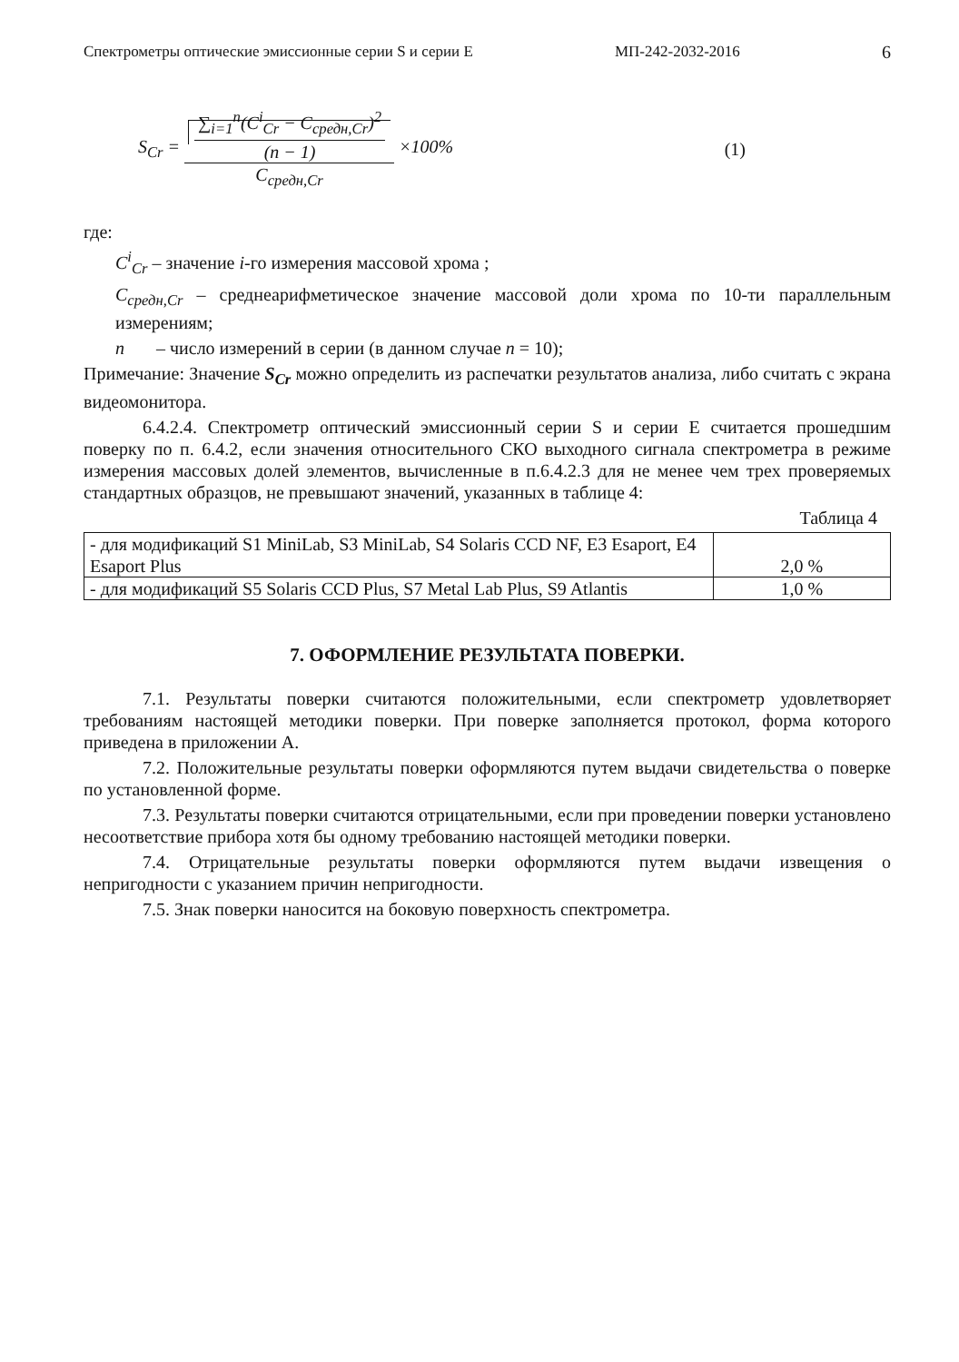Спектрометры оптические эмиссионные серии S и серии E МП-242-2032-2016 6
S<sub>Cr</sub> = ∑<sub>i=1</sub><sup>n</sup>(C<sup>i</sup><sub>Cr</sub> − C<sub>средн,Cr</sub>)<sup>2</sup> (n − 1) C<sub>средн,Cr</sub> ×100%
(1)
где:
C<sup>i</sup><sub>Cr</sub> – значение i-го измерения массовой хрома ;
C<sub>средн,Cr</sub> – среднеарифметическое значение массовой доли хрома по 10-ти параллельным измерениям;
n – число измерений в серии (в данном случае n = 10);
Примечание: Значение S<sub>Cr</sub> можно определить из распечатки результатов анализа, либо считать с экрана видеомонитора.
6.4.2.4. Спектрометр оптический эмиссионный серии S и серии E считается прошедшим поверку по п. 6.4.2, если значения относительного СКО выходного сигнала спектрометра в режиме измерения массовых долей элементов, вычисленные в п.6.4.2.3 для не менее чем трех проверяемых стандартных образцов, не превышают значений, указанных в таблице 4:
Таблица 4
| - для модификаций S1 MiniLab, S3 MiniLab, S4 Solaris CCD NF, E3 Esaport, E4 Esaport Plus | 2,0 % |
| - для модификаций S5 Solaris CCD Plus, S7 Metal Lab Plus, S9 Atlantis | 1,0 % |
7. ОФОРМЛЕНИЕ РЕЗУЛЬТАТА ПОВЕРКИ.
7.1. Результаты поверки считаются положительными, если спектрометр удовлетворяет требованиям настоящей методики поверки. При поверке заполняется протокол, форма которого приведена в приложении А.
7.2. Положительные результаты поверки оформляются путем выдачи свидетельства о поверке по установленной форме.
7.3. Результаты поверки считаются отрицательными, если при проведении поверки установлено несоответствие прибора хотя бы одному требованию настоящей методики поверки.
7.4. Отрицательные результаты поверки оформляются путем выдачи извещения о непригодности с указанием причин непригодности.
7.5. Знак поверки наносится на боковую поверхность спектрометра.